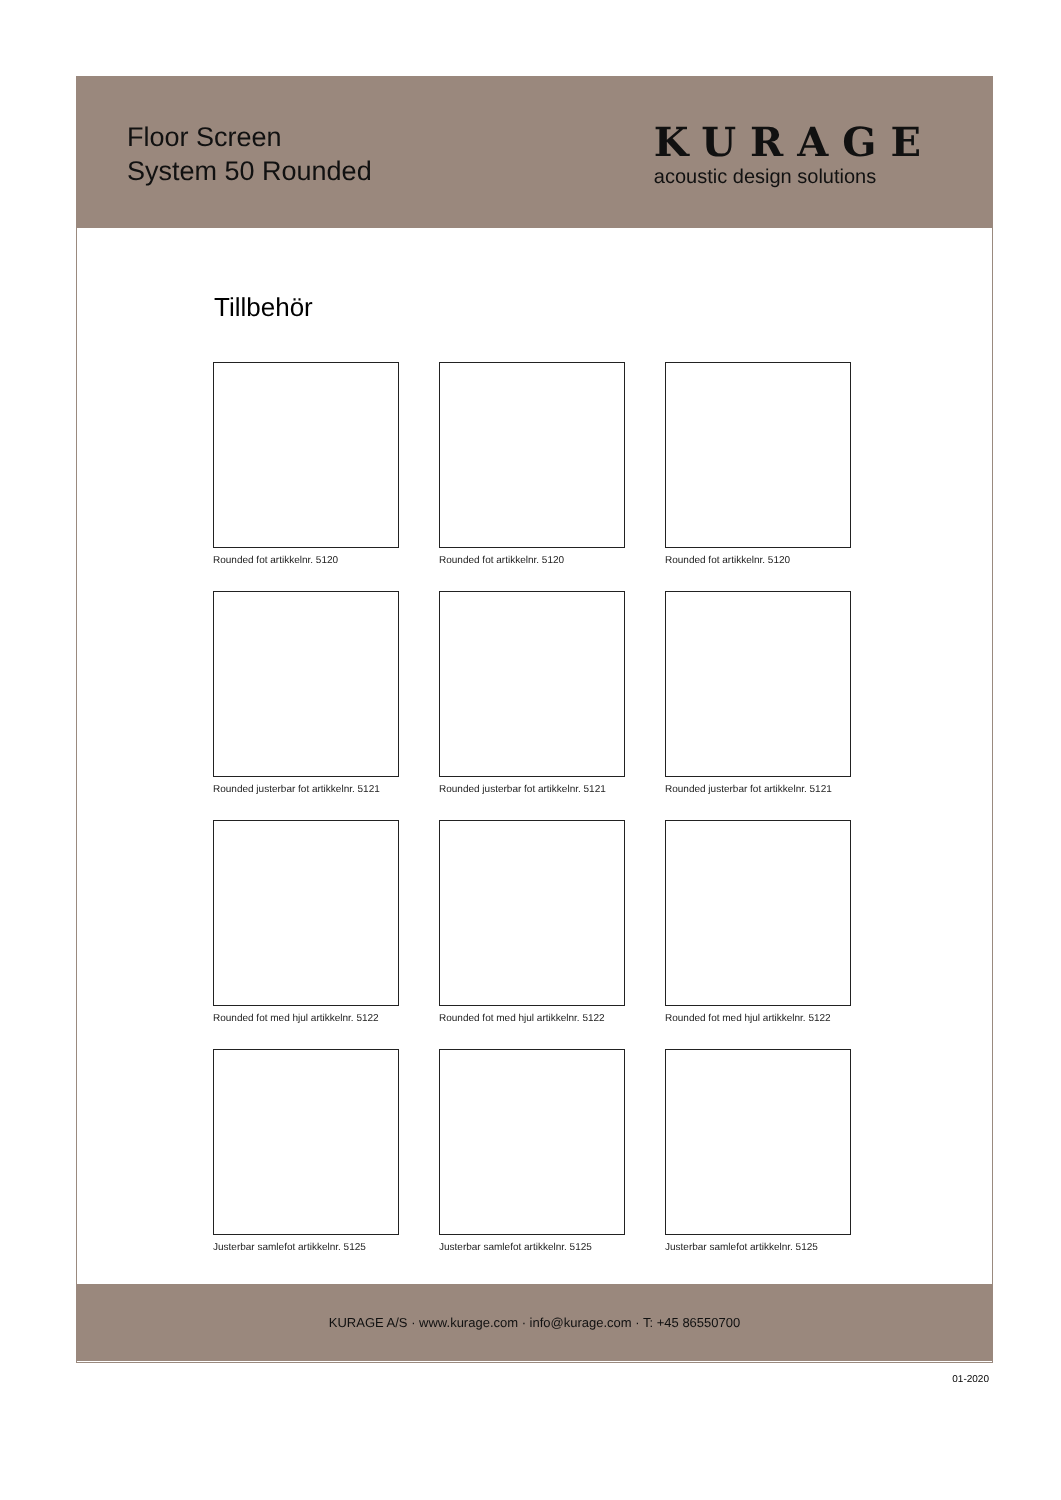Floor Screen
System 50 Rounded
KURAGE
acoustic design solutions
Tillbehör
Rounded fot artikkelnr. 5120
Rounded fot artikkelnr. 5120
Rounded fot artikkelnr. 5120
Rounded justerbar fot artikkelnr. 5121
Rounded justerbar fot artikkelnr. 5121
Rounded justerbar fot artikkelnr. 5121
Rounded fot med hjul artikkelnr. 5122
Rounded fot med hjul artikkelnr. 5122
Rounded fot med hjul artikkelnr. 5122
Justerbar samlefot artikkelnr. 5125
Justerbar samlefot artikkelnr. 5125
Justerbar samlefot artikkelnr. 5125
KURAGE A/S · www.kurage.com · info@kurage.com · T: +45 86550700
01-2020